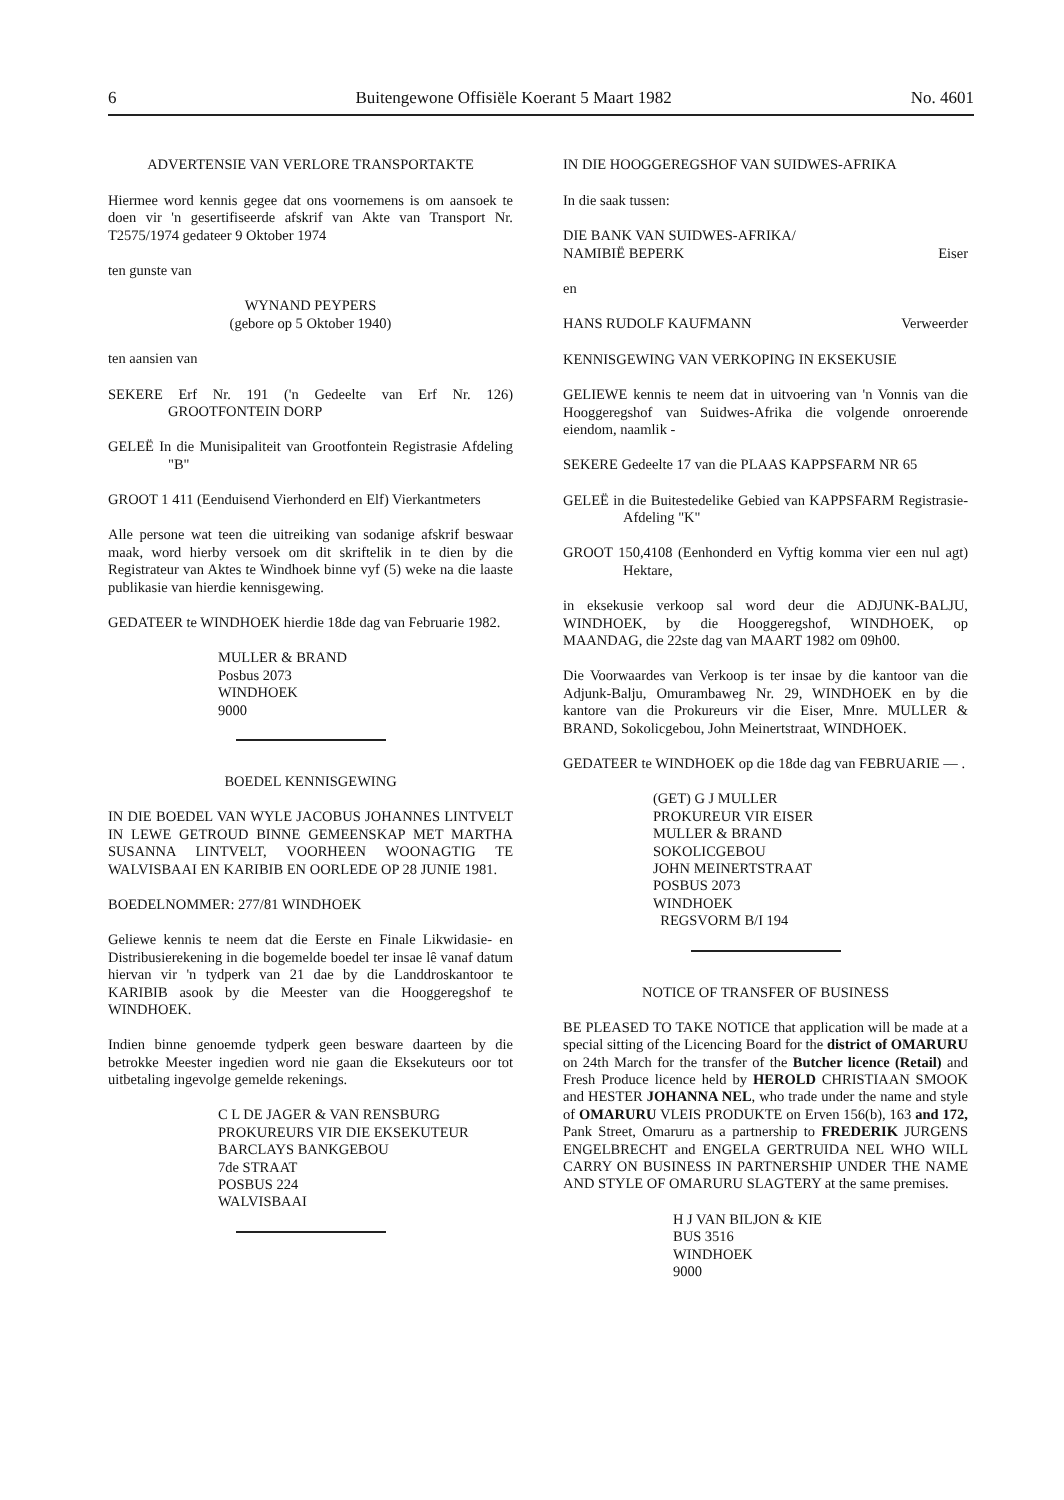6 Buitengewone Offisiële Koerant 5 Maart 1982 No. 4601
ADVERTENSIE VAN VERLORE TRANSPORTAKTE
Hiermee word kennis gegee dat ons voornemens is om aansoek te doen vir 'n gesertifiseerde afskrif van Akte van Transport Nr. T2575/1974 gedateer 9 Oktober 1974
ten gunste van
WYNAND PEYPERS
(gebore op 5 Oktober 1940)
ten aansien van
SEKERE Erf Nr. 191 ('n Gedeelte van Erf Nr. 126) GROOTFONTEIN DORP
GELEË In die Munisipaliteit van Grootfontein Registrasie Afdeling "B"
GROOT 1 411 (Eenduisend Vierhonderd en Elf) Vierkantmeters
Alle persone wat teen die uitreiking van sodanige afskrif beswaar maak, word hierby versoek om dit skriftelik in te dien by die Registrateur van Aktes te Windhoek binne vyf (5) weke na die laaste publikasie van hierdie kennisgewing.
GEDATEER te WINDHOEK hierdie 18de dag van Februarie 1982.
MULLER & BRAND
Posbus 2073
WINDHOEK
9000
BOEDEL KENNISGEWING
IN DIE BOEDEL VAN WYLE JACOBUS JOHANNES LINTVELT IN LEWE GETROUD BINNE GEMEENSKAP MET MARTHA SUSANNA LINTVELT, VOORHEEN WOONAGTIG TE WALVISBAAI EN KARIBIB EN OORLEDE OP 28 JUNIE 1981.
BOEDELNOMMER: 277/81 WINDHOEK
Geliewe kennis te neem dat die Eerste en Finale Likwidasie- en Distribusierekening in die bogemelde boedel ter insae lê vanaf datum hiervan vir 'n tydperk van 21 dae by die Landdroskantoor te KARIBIB asook by die Meester van die Hooggeregshof te WINDHOEK.
Indien binne genoemde tydperk geen besware daarteen by die betrokke Meester ingedien word nie gaan die Eksekuteurs oor tot uitbetaling ingevolge gemelde rekenings.
C L DE JAGER & VAN RENSBURG
PROKUREURS VIR DIE EKSEKUTEUR
BARCLAYS BANKGEBOU
7de STRAAT
POSBUS 224
WALVISBAAI
IN DIE HOOGGEREGSHOF VAN SUIDWES-AFRIKA
In die saak tussen:
DIE BANK VAN SUIDWES-AFRIKA/
NAMIBIË BEPERK Eiser
en
HANS RUDOLF KAUFMANN Verweerder
KENNISGEWING VAN VERKOPING IN EKSEKUSIE
GELIEWE kennis te neem dat in uitvoering van 'n Vonnis van die Hooggeregshof van Suidwes-Afrika die volgende onroerende eiendom, naamlik -
SEKERE Gedeelte 17 van die PLAAS KAPPSFARM NR 65
GELEË in die Buitestedelike Gebied van KAPPSFARM Registrasie-Afdeling "K"
GROOT 150,4108 (Eenhonderd en Vyftig komma vier een nul agt) Hektare,
in eksekusie verkoop sal word deur die ADJUNK-BALJU, WINDHOEK, by die Hooggeregshof, WINDHOEK, op MAANDAG, die 22ste dag van MAART 1982 om 09h00.
Die Voorwaardes van Verkoop is ter insae by die kantoor van die Adjunk-Balju, Omurambaweg Nr. 29, WINDHOEK en by die kantore van die Prokureurs vir die Eiser, Mnre. MULLER & BRAND, Sokolicgebou, John Meinertstraat, WINDHOEK.
GEDATEER te WINDHOEK op die 18de dag van FEBRUARIE — .
(GET) G J MULLER
PROKUREUR VIR EISER
MULLER & BRAND
SOKOLICGEBOU
JOHN MEINERTSTRAAT
POSBUS 2073
WINDHOEK
REGSVORM B/I 194
NOTICE OF TRANSFER OF BUSINESS
BE PLEASED TO TAKE NOTICE that application will be made at a special sitting of the Licencing Board for the district of OMARURU on 24th March for the transfer of the Butcher licence (Retail) and Fresh Produce licence held by HEROLD CHRISTIAAN SMOOK and HESTER JOHANNA NEL, who trade under the name and style of OMARURU VLEIS PRODUKTE on Erven 156(b), 163 and 172, Pank Street, Omaruru as a partnership to FREDERIK JURGENS ENGELBRECHT and ENGELA GERTRUIDA NEL WHO WILL CARRY ON BUSINESS IN PARTNERSHIP UNDER THE NAME AND STYLE OF OMARURU SLAGTERY at the same premises.
H J VAN BILJON & KIE
BUS 3516
WINDHOEK
9000